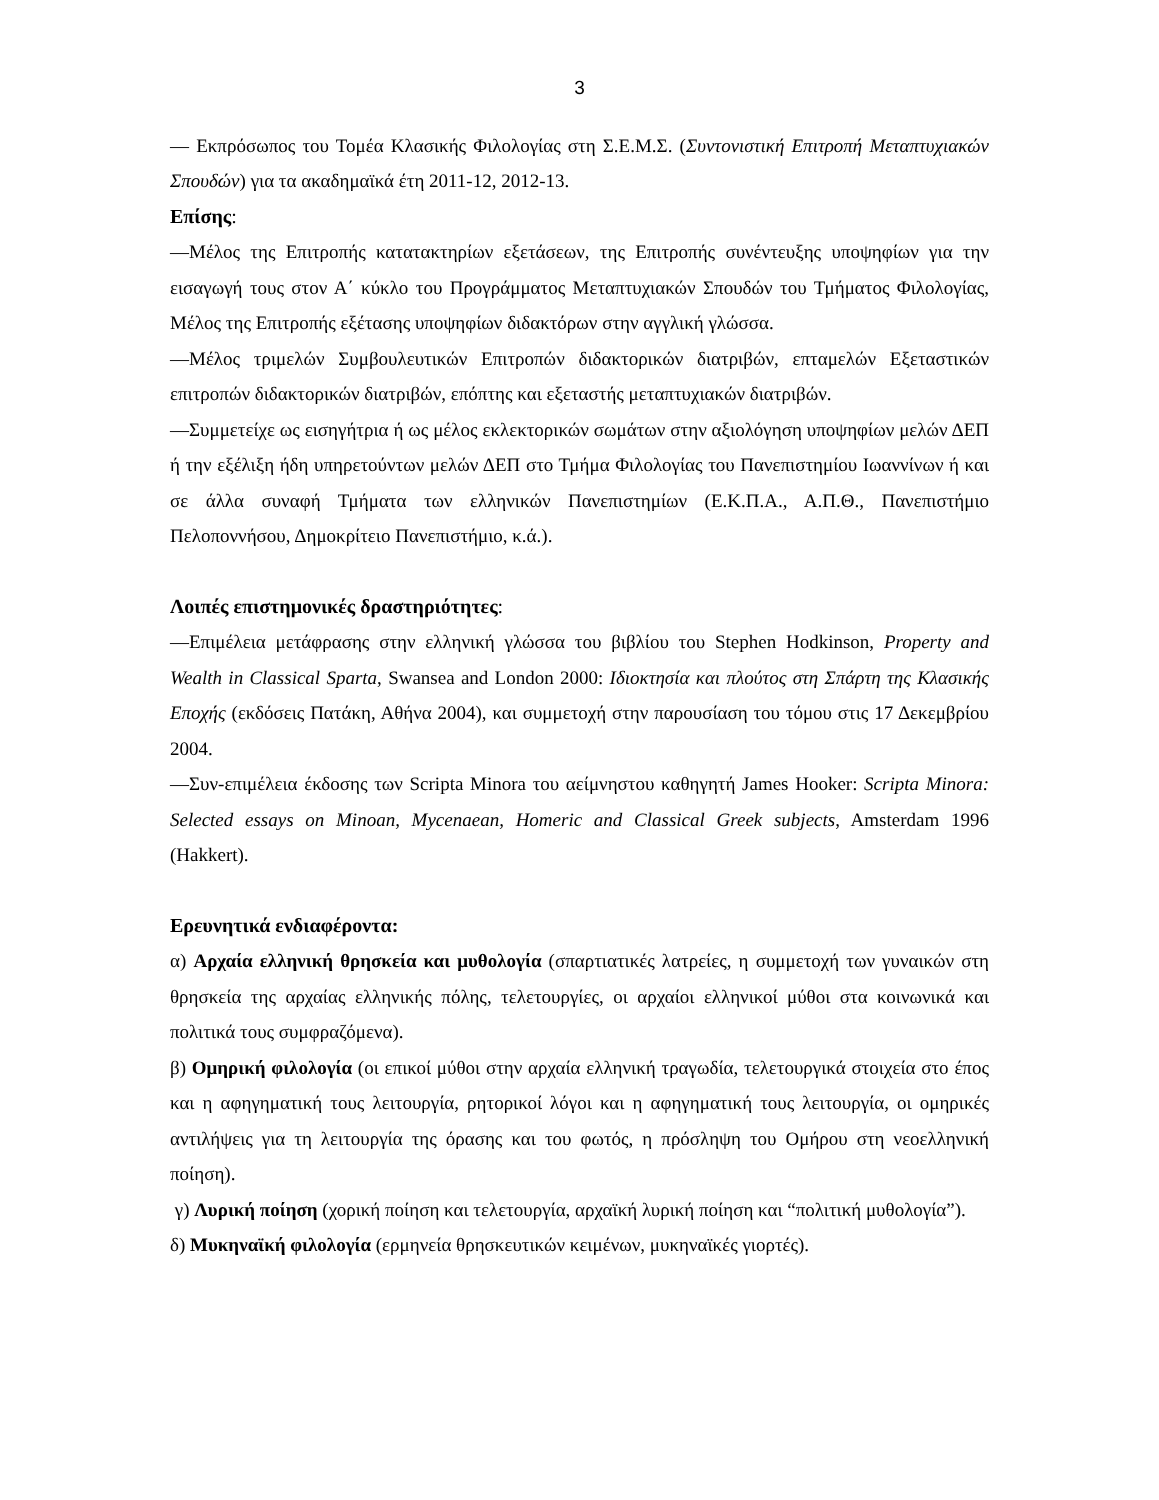3
— Εκπρόσωπος του Τομέα Κλασικής Φιλολογίας στη Σ.Ε.Μ.Σ. (Συντονιστική Επιτροπή Μεταπτυχιακών Σπουδών) για τα ακαδημαϊκά έτη 2011-12, 2012-13.
Επίσης:
—Μέλος της Επιτροπής κατατακτηρίων εξετάσεων, της Επιτροπής συνέντευξης υποψηφίων για την εισαγωγή τους στον Α΄ κύκλο του Προγράμματος Μεταπτυχιακών Σπουδών του Τμήματος Φιλολογίας, Μέλος της Επιτροπής εξέτασης υποψηφίων διδακτόρων στην αγγλική γλώσσα.
—Μέλος τριμελών Συμβουλευτικών Επιτροπών διδακτορικών διατριβών, επταμελών Εξεταστικών επιτροπών διδακτορικών διατριβών, επόπτης και εξεταστής μεταπτυχιακών διατριβών.
—Συμμετείχε ως εισηγήτρια ή ως μέλος εκλεκτορικών σωμάτων στην αξιολόγηση υποψηφίων μελών ΔΕΠ ή την εξέλιξη ήδη υπηρετούντων μελών ΔΕΠ στο Τμήμα Φιλολογίας του Πανεπιστημίου Ιωαννίνων ή και σε άλλα συναφή Τμήματα των ελληνικών Πανεπιστημίων (Ε.Κ.Π.Α., Α.Π.Θ., Πανεπιστήμιο Πελοποννήσου, Δημοκρίτειο Πανεπιστήμιο, κ.ά.).
Λοιπές επιστημονικές δραστηριότητες:
—Επιμέλεια μετάφρασης στην ελληνική γλώσσα του βιβλίου του Stephen Hodkinson, Property and Wealth in Classical Sparta, Swansea and London 2000: Ιδιοκτησία και πλούτος στη Σπάρτη της Κλασικής Εποχής (εκδόσεις Πατάκη, Αθήνα 2004), και συμμετοχή στην παρουσίαση του τόμου στις 17 Δεκεμβρίου 2004.
—Συν-επιμέλεια έκδοσης των Scripta Minora του αείμνηστου καθηγητή James Hooker: Scripta Minora: Selected essays on Minoan, Mycenaean, Homeric and Classical Greek subjects, Amsterdam 1996 (Hakkert).
Ερευνητικά ενδιαφέροντα:
α) Αρχαία ελληνική θρησκεία και μυθολογία (σπαρτιατικές λατρείες, η συμμετοχή των γυναικών στη θρησκεία της αρχαίας ελληνικής πόλης, τελετουργίες, οι αρχαίοι ελληνικοί μύθοι στα κοινωνικά και πολιτικά τους συμφραζόμενα).
β) Ομηρική φιλολογία (οι επικοί μύθοι στην αρχαία ελληνική τραγωδία, τελετουργικά στοιχεία στο έπος και η αφηγηματική τους λειτουργία, ρητορικοί λόγοι και η αφηγηματική τους λειτουργία, οι ομηρικές αντιλήψεις για τη λειτουργία της όρασης και του φωτός, η πρόσληψη του Ομήρου στη νεοελληνική ποίηση).
γ) Λυρική ποίηση (χορική ποίηση και τελετουργία, αρχαϊκή λυρική ποίηση και “πολιτική μυθολογία”).
δ) Μυκηναϊκή φιλολογία (ερμηνεία θρησκευτικών κειμένων, μυκηναϊκές γιορτές).